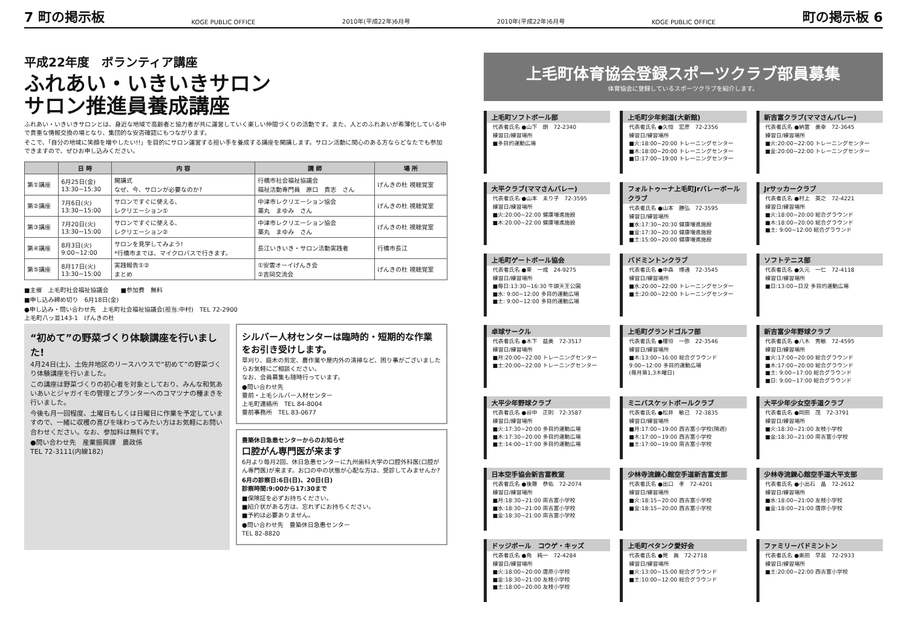7 町の掲示板 KOGE PUBLIC OFFICE 2010年(平成22年)6月号 2010年(平成22年)6月号 KOGE PUBLIC OFFICE 町の掲示板 6
平成22年度　ボランティア講座
ふれあい・いきいきサロン
サロン推進員養成講座
ふれあい・いきいきサロンとは、身近な地域で高齢者と協力者が共に運営していく楽しい仲間づくりの活動です。また、人とのふれあいが希薄化している中で貴重な情報交換の場となり、集団的な安否確認にもつながります。
そこで、「自分の地域に笑顔を増やしたい!!」を目的にサロン運営する担い手を養成する講座を開講します。サロン活動に関心のある方ならどなたでも参加できますので、ぜひお申し込みください。
| | 日 時 | 内 容 | 講 師 | 場 所 |
| --- | --- | --- | --- | --- |
| 第①講座 | 6月25日(金) 13:30~15:30 | 開講式 なぜ、今、サロンが必要なのか? | 行橋市社会福祉協議会 福祉活動専門員 原口 貴志 さん | げんきの杜 視聴覚室 |
| 第②講座 | 7月6日(火) 13:30~15:00 | サロンですぐに使える、 レクリエーション① | 中津市レクリエーション協会 薬丸 まゆみ さん | げんきの杜 視聴覚室 |
| 第③講座 | 7月20日(火) 13:30~15:00 | サロンですぐに使える、 レクリエーション② | 中津市レクリエーション協会 薬丸 まゆみ さん | げんきの杜 視聴覚室 |
| 第④講座 | 8月3日(火) 9:00~12:00 | サロンを見学してみよう! *行橋市までは、マイクロバスで行きます。 | 長江いきいき・サロン活動実践者 | 行橋市長江 |
| 第⑤講座 | 8月17日(火) 13:30~15:00 | 実践報告①② まとめ | ①安雲オーイげんき会 ②吉岡交流会 | げんきの杜 視聴覚室 |
■主催　上毛町社会福祉協議会　　■参加費　無料
■申し込み締め切り　6月18日(金)
●申し込み・問い合わせ先　上毛町社会福祉協議会(担当:中村)　TEL 72-2900
上毛町八ッ並143-1　げんきの杜
“初めて”の野菜づくり体験講座を行いました!
4月24日(土)、土佐井地区のリースハウスで“初めて”の野菜づくり体験講座を行いました。
この講座は野菜づくりの初心者を対象としており、みんな和気あいあいとジャガイモの管理とプランターへのコマツナの種まきを行いました。
今後も月一回程度、土曜日もしくは日曜日に作業を予定していますので、一緒に収穫の喜びを味わってみたい方はお気軽にお問い合わせください。なお、参加料は無料です。
●問い合わせ先　産業振興課　農政係
TEL 72-3111(内線182)
シルバー人材センターは臨時的・短期的な作業をお引き受けします。
草刈り、庭木の剪定、農作業や屋内外の清掃など、困り事がございましたらお気軽にご相談ください。
なお、会員募集も随時行っています。
●問い合わせ先
豊前・上毛シルバー人材センター
上毛町連絡所　TEL 84-8004
豊前事務所　TEL 83-0677
豊築休日急患センターからのお知らせ
口腔がん専門医が来ます
6月より毎月2回、休日急患センターに九州歯科大学の口腔外科医(口腔がん専門医)が来ます。お口の中の状態が心配な方は、受診してみませんか?
6月の診察日:6日(日)、20日(日)
診察時間:9:00から17:30まで
■保険証を必ずお持ちください。
■紹介状がある方は、忘れずにお持ちください。
■予約は必要ありません。
●問い合わせ先　豊築休日急患センター
TEL 82-8820
上毛町体育協会登録スポーツクラブ部員募集
体育協会に登録しているスポーツクラブを紹介します。
上毛町ソフトボール部
代表者氏名 ●山下　朗　72-2340
練習日/練習場所
■多目的運動広場
上毛町少年剣道(大新館)
代表者氏名 ●久恒　宏彦　72-2356
練習日/練習場所
■火:18:00~20:00 トレーニングセンター
■木:18:00~20:00 トレーニングセンター
■日:17:00~19:00 トレーニングセンター
新吉富クラブ(ママさんバレー)
代表者氏名 ●納富　美幸　72-3645
練習日/練習場所
■火:20:00~22:00 トレーニングセンター
■金:20:00~22:00 トレーニングセンター
大平クラブ(ママさんバレー)
代表者氏名 ●山本　ゑり子　72-3595
練習日/練習場所
■火:20:00~22:00 健康増進施設
■木:20:00~22:00 健康増進施設
フォルトゥーナ上毛町Jrバレーボールクラブ
代表者氏名 ●山本　勝弘　72-3595
練習日/練習場所
■水:17:30~20:30 健康増進施設
■金:17:30~20:30 健康増進施設
■土:15:00~20:00 健康増進施設
Jrサッカークラブ
代表者氏名 ●村上　英之　72-4221
練習日/練習場所
■火:18:00~20:00 総合グラウンド
■木:18:00~20:00 総合グラウンド
■土: 9:00~12:00 総合グラウンド
上毛町ゲートボール協会
代表者氏名 ●東　一成　24-9275
練習日/練習場所
■毎日:13:30~16:30 牛頭天王公園
■水: 9:00~12:00 多目的運動広場
■土: 9:00~12:00 多目的運動広場
バドミントンクラブ
代表者氏名 ●中森　博通　72-3545
練習日/練習場所
■水:20:00~22:00 トレーニングセンター
■土:20:00~22:00 トレーニングセンター
ソフトテニス部
代表者氏名 ●久元　一仁　72-4118
練習日/練習場所
■日:13:00~日没 多目的運動広場
卓球サークル
代表者氏名 ●木下　益美　72-3517
練習日/練習場所
■月:20:00~22:00 トレーニングセンター
■土:20:00~22:00 トレーニングセンター
上毛町グランドゴルフ部
代表者氏名 ●榎垣　一弥　22-3546
練習日/練習場所
■木:13:00~16:00 総合グラウンド
9:00~12:00 多目的運動広場
(毎月第1,3木曜日)
新吉富少年野球クラブ
代表者氏名 ●八木　秀敏　72-4595
練習日/練習場所
■火:17:00~20:00 総合グラウンド
■木:17:00~20:00 総合グラウンド
■土: 9:00~17:00 総合グラウンド
■日: 9:00~17:00 総合グラウンド
大平少年野球クラブ
代表者氏名 ●谷中　正則　72-3587
練習日/練習場所
■火:17:30~20:00 多目的運動広場
■木:17:30~20:00 多目的運動広場
■土:14:00~17:00 多目的運動広場
ミニバスケットボールクラブ
代表者氏名 ●松井　敏己　72-3835
練習日/練習場所
■月:17:00~19:00 西吉富小学校(隔週)
■木:17:00~19:00 西吉富小学校
■土:17:00~19:00 南吉富小学校
大平少年少女空手道クラブ
代表者氏名 ●岡田　茂　72-3791
練習日/練習場所
■火:18:30~21:00 友枝小学校
■金:18:30~21:00 南吉富小学校
日本空手協会新吉富教室
代表者氏名 ●後藤　恭佑　72-2074
練習日/練習場所
■月:18:30~21:00 南吉富小学校
■水:18:30~21:00 南吉富小学校
■金:18:30~21:00 南吉富小学校
少林寺流錬心館空手道新吉富支部
代表者氏名 ●出口　孝　72-4201
練習日/練習場所
■火:18:15~20:00 西吉富小学校
■金:18:15~20:00 西吉富小学校
少林寺流錬心館空手道大平支部
代表者氏名 ●小出石　晶　72-2612
練習日/練習場所
■水:18:00~21:00 友枝小学校
■金:18:00~21:00 唐原小学校
ドッジボール　コウゲ・キッズ
代表者氏名 ●角　純一　72-4284
練習日/練習場所
■火:18:00~20:00 唐原小学校
■金:18:30~21:00 友枝小学校
■土:18:00~20:00 友枝小学校
上毛町ペタンク愛好会
代表者氏名 ●晃　眞　72-2718
練習日/練習場所
■火:13:00~15:00 総合グラウンド
■土:10:00~12:00 総合グラウンド
ファミリーバドミントン
代表者氏名 ●奥田　早苗　72-2933
練習日/練習場所
■土:20:00~22:00 西吉富小学校